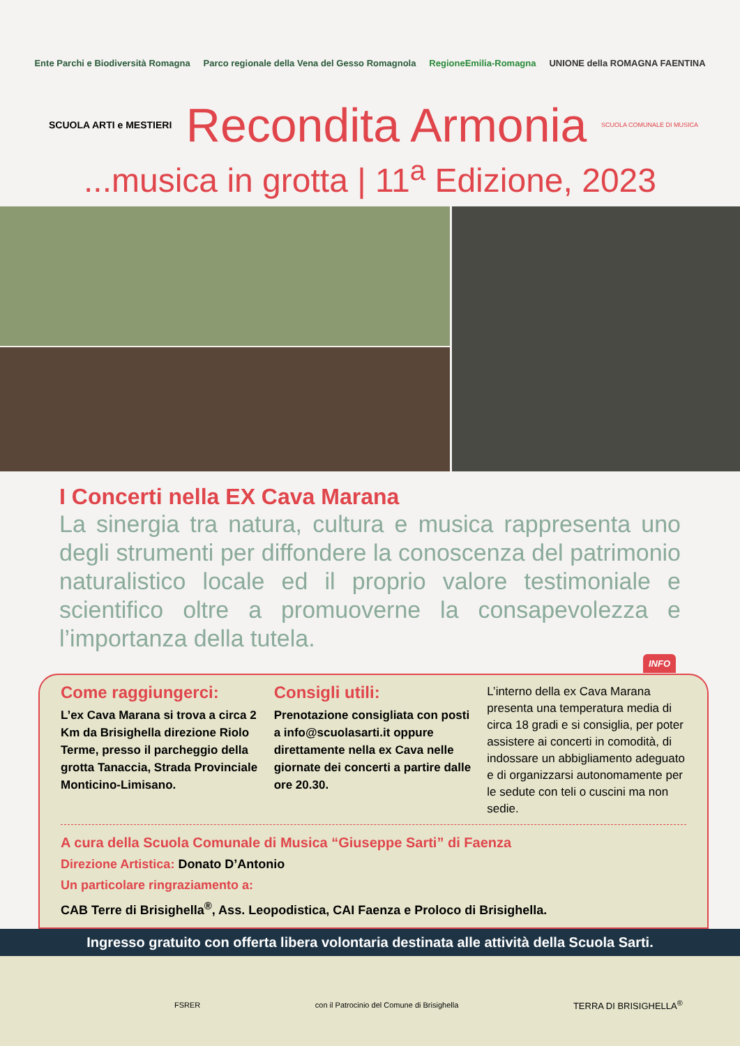Ente Parchi e Biodiversità Romagna Parco regionale della Vena del Gesso Romagnola RegioneEmilia-Romagna UNIONE della ROMAGNA FAENTINA
SCUOLA ARTI e MESTIERI
Recondita Armonia
SCUOLA COMUNALE DI MUSICA
...musica in grotta | 11<sup>a</sup> Edizione, 2023
I Concerti nella EX Cava Marana
La sinergia tra natura, cultura e musica rappresenta uno degli strumenti per diffondere la conoscenza del patrimonio naturalistico locale ed il proprio valore testimoniale e scientifico oltre a promuoverne la consapevolezza e l’importanza della tutela.
INFO
Come raggiungerci:
L’ex Cava Marana si trova a circa 2 Km da Brisighella direzione Riolo Terme, presso il parcheggio della grotta Tanaccia, Strada Provinciale Monticino-Limisano.
Consigli utili:
Prenotazione consigliata con posti a info@scuolasarti.it oppure direttamente nella ex Cava nelle giornate dei concerti a partire dalle ore 20.30.
L’interno della ex Cava Marana presenta una temperatura media di circa 18 gradi e si consiglia, per poter assistere ai concerti in comodità, di indossare un abbigliamento adeguato e di organizzarsi autonomamente per le sedute con teli o cuscini ma non sedie.
A cura della Scuola Comunale di Musica “Giuseppe Sarti” di Faenza
Direzione Artistica: Donato D’Antonio
Un particolare ringraziamento a:
CAB Terre di Brisighella<sup>®</sup>, Ass. Leopodistica, CAI Faenza e Proloco di Brisighella.
Ingresso gratuito con offerta libera volontaria destinata alle attività della Scuola Sarti.
FSRER con il Patrocinio del Comune di Brisighella TERRA DI BRISIGHELLA<sup>®</sup>